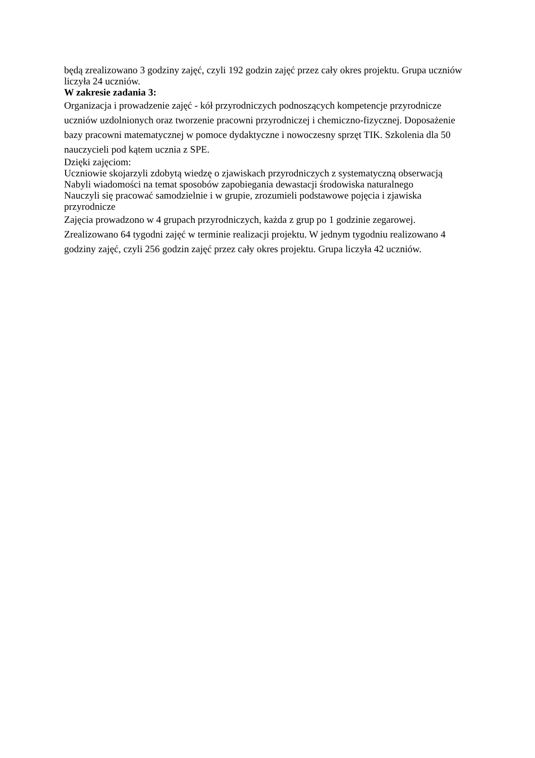będą zrealizowano 3 godziny zajęć, czyli 192 godzin zajęć przez cały okres projektu. Grupa uczniów liczyła 24 uczniów.
W zakresie zadania 3:
Organizacja i prowadzenie zajęć - kół przyrodniczych podnoszących kompetencje przyrodnicze uczniów uzdolnionych oraz tworzenie pracowni przyrodniczej i chemiczno-fizycznej. Doposażenie bazy pracowni matematycznej w pomoce dydaktyczne i nowoczesny sprzęt TIK. Szkolenia dla 50 nauczycieli pod kątem ucznia z SPE.
Dzięki zajęciom:
Uczniowie skojarzyli zdobytą wiedzę o zjawiskach przyrodniczych z systematyczną obserwacją
Nabyli wiadomości na temat sposobów zapobiegania dewastacji środowiska naturalnego
Nauczyli się pracować samodzielnie i w grupie, zrozumieli podstawowe pojęcia i zjawiska przyrodnicze
Zajęcia prowadzono w 4 grupach przyrodniczych, każda z grup po 1 godzinie zegarowej. Zrealizowano 64 tygodni zajęć w terminie realizacji projektu. W jednym tygodniu realizowano 4 godziny zajęć, czyli 256 godzin zajęć przez cały okres projektu. Grupa liczyła 42 uczniów.